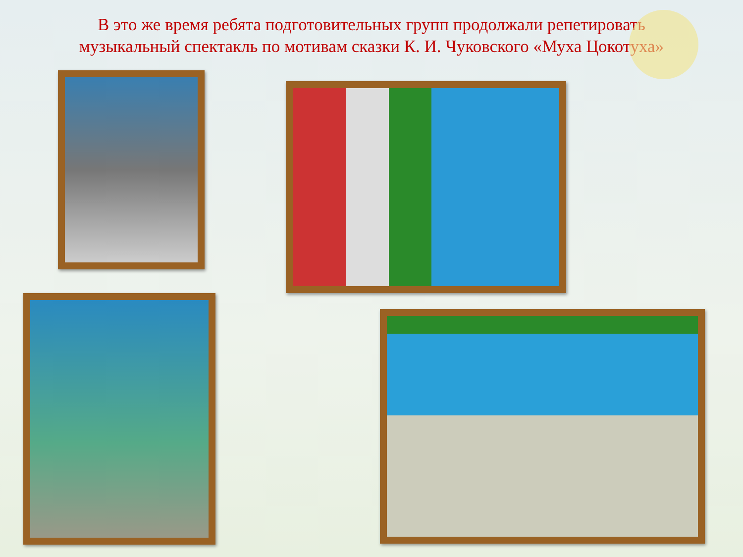В это же время ребята подготовительных групп продолжали репетировать музыкальный спектакль по мотивам сказки К. И. Чуковского «Муха Цокотуха»